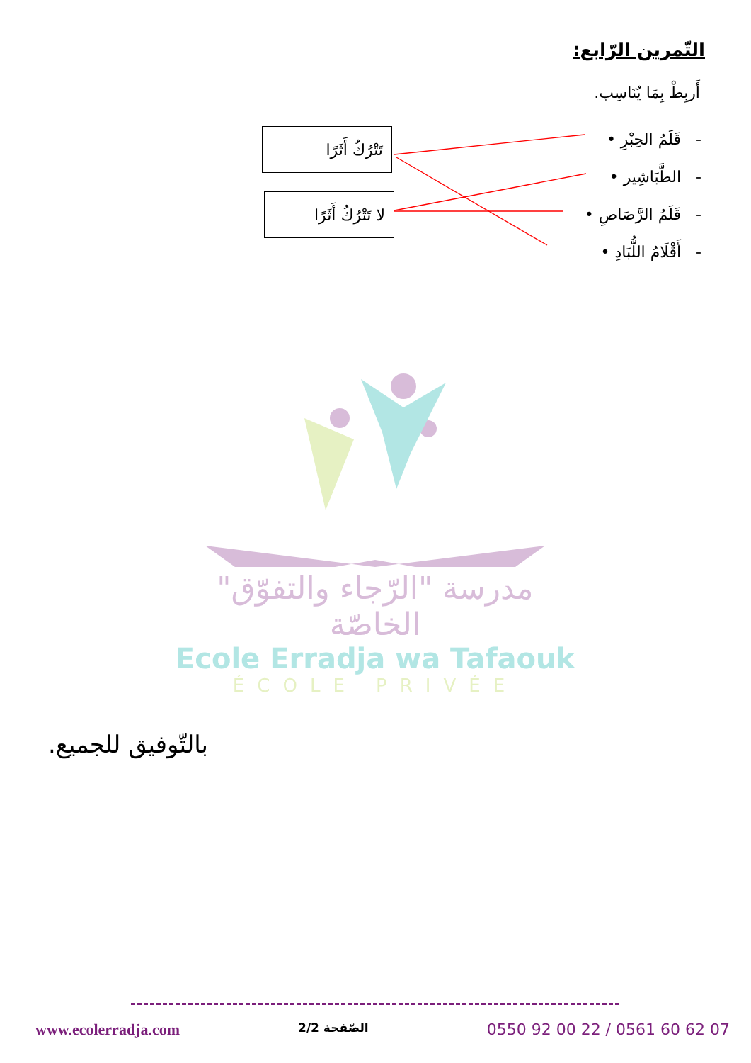التّمرين الرّابع:
أَربِطْ بِمَا يُنَاسِب.
- قَلَمُ الحِبْرِ •
- الطَّبَاشِير •
- قَلَمُ الرَّصَاصِ •
- أَقْلَامُ اللُّبَادِ •
تَتْرُكُ أَثَرًا
لا تَتْرُكُ أَثَرًا
مدرسة "الرّجاء والتفوّق" الخاصّة
Ecole Erradja wa Tafaouk
ÉCOLE PRIVÉE
بالتّوفيق للجميع.
www.ecolerradja.com الصّفحة 2/2 0550 92 00 22 / 0561 60 62 07